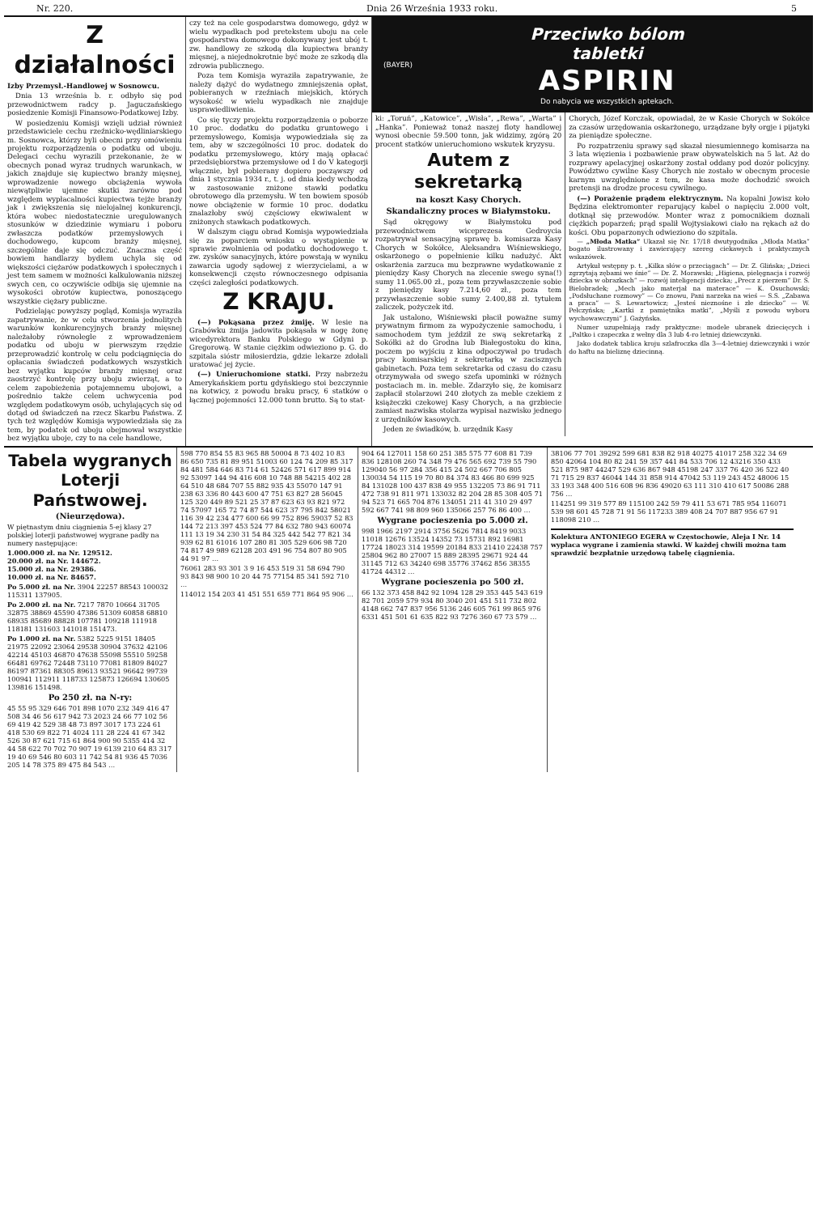Nr. 220. Dnia 26 Września 1933 roku. 5
Z działalności
Izby Przemysł.-Handlowej w Sosnowcu.
Dnia 13 września b. r. odbyło się pod przewodnictwem radcy p. Jaguczańskiego posiedzenie Komisji Finansowo-Podatkowej Izby.
W posiedzeniu Komisji wzięli udział również przedstawiciele cechu rzeźnicko-wędliniarskiego m. Sosnowca, którzy byli obecni przy omówieniu projektu rozporządzenia o podatku od uboju. Delegaci cechu wyrazili przekonanie, że w obecnych ponad wyraz trudnych warunkach, w jakich znajduje się kupiectwo branży mięsnej, wprowadzenie nowego obciążenia wywoła niewątpliwie ujemne skutki zarówno pod względem wypłacalności kupiectwa tejże branży jak i zwiększenia się nielojalnej konkurencji, która wobec niedostatecznie uregulowanych stosunków w dziedzinie wymiaru i poboru zwłaszcza podatków przemysłowych i dochodowego, kupcom branży mięsnej, szczególnie daje się odczuć. Znaczna część bowiem handlarzy bydłem uchyla się od większości ciężarów podatkowych i społecznych i jest tem samem w możności kalkulowania niższej swych cen, co oczywiście odbija się ujemnie na wysokości obrotów kupiectwa, ponoszącego wszystkie ciężary publiczne.
Podzielając powyższy pogląd, Komisja wyraziła zapatrywanie, że w celu stworzenia jednolitych warunków konkurencyjnych branży mięsnej należałoby równolegle z wprowadzeniem podatku od uboju w pierwszym rzędzie przeprowadzić kontrolę w celu podciągnięcia do opłacania świadczeń podatkowych wszystkich bez wyjątku kupców branży mięsnej oraz zaostrzyć kontrolę przy uboju zwierząt, a to celem zapobieżenia potajemnemu ubojowi, a pośrednio także celem uchwycenia pod względem podatkowym osób, uchylających się od dotąd od świadczeń na rzecz Skarbu Państwa. Z tych też względów Komisja wypowiedziała się za tem, by podatek od uboju obejmował wszystkie bez wyjątku uboje, czy to na cele handlowe,
czy też na cele gospodarstwa domowego, gdyż w wielu wypadkach pod pretekstem uboju na cele gospodarstwa domowego dokonywany jest ubój t. zw. handlowy ze szkodą dla kupiectwa branży mięsnej, a niejednokrotnie być może ze szkodą dla zdrowia publicznego.
Poza tem Komisja wyraziła zapatrywanie, że należy dążyć do wydatnego zmniejszenia opłat, pobieranych w rzeźniach miejskich, których wysokość w wielu wypadkach nie znajduje usprawiedliwienia.
Co się tyczy projektu rozporządzenia o poborze 10 proc. dodatku do podatku gruntowego i przemysłowego, Komisja wypowiedziała się za tem, aby w szczególności 10 proc. dodatek do podatku przemysłowego, który mają opłacać przedsiębiorstwa przemysłowe od I do V kategorji włącznie, był pobierany dopiero począwszy od dnia 1 stycznia 1934 r., t. j. od dnia kiedy wchodzą w zastosowanie zniżone stawki podatku obrotowego dla przemysłu. W ten bowiem sposób nowe obciążenie w formie 10 proc. dodatku znalazłoby swój częściowy ekwiwalent w zniżonych stawkach podatkowych.
W dalszym ciągu obrad Komisja wypowiedziała się za poparciem wniosku o wystąpienie w sprawie zwolnienia od podatku dochodowego t. zw. zysków sanacyjnych, które powstają w wyniku zawarcia ugody sądowej z wierzycielami, a w konsekwencji często równoczesnego odpisania części zaległości podatkowych.
Z KRAJU.
(—) Pokąsana przez żmiję. W lesie na Grabówku żmija jadowita pokąsała w nogę żonę wicedyrektora Banku Polskiego w Gdyni p. Gregorową. W stanie ciężkim odwieziono p. G. do szpitala sióstr miłosierdzia, gdzie lekarze zdołali uratować jej życie.
(—) Unieruchomione statki. Przy nabrzeżu Amerykańskiem portu gdyńskiego stoi bezczynnie na kotwicy, z powodu braku pracy, 6 statków o łącznej pojemności 12.000 tonn brutto. Są to stat-
(BAYER) Przeciwko bólom
tabletki
ASPIRIN
Do nabycia we wszystkich aptekach.
ki: „Toruń”, „Katowice”, „Wisła”, „Rewa”, „Warta” i „Hanka”. Ponieważ tonaż naszej floty handlowej wynosi obecnie 59.500 tonn, jak widzimy, zgórą 20 procent statków unieruchomiono wskutek kryzysu.
Autem z sekretarką
na koszt Kasy Chorych.
Skandaliczny proces w Białymstoku.
Sąd okręgowy w Białymstoku pod przewodnictwem wiceprezesa Gedroycia rozpatrywał sensacyjną sprawę b. komisarza Kasy Chorych w Sokółce, Aleksandra Wiśniewskiego, oskarżonego o popełnienie kilku nadużyć. Akt oskarżenia zarzuca mu bezprawne wydatkowanie z pieniędzy Kasy Chorych na zlecenie swego syna(!) sumy 11.065.00 zł., poza tem przywłaszczenie sobie z pieniędzy kasy 7.214,60 zł., poza tem przywłaszczenie sobie sumy 2.400,88 zł. tytułem zaliczek, pożyczek itd.
Jak ustalono, Wiśniewski płacił poważne sumy prywatnym firmom za wypożyczenie samochodu, i samochodem tym jeździł ze swą sekretarką z Sokółki aż do Grodna lub Białegostoku do kina, poczem po wyjściu z kina odpoczywał po trudach pracy komisarskiej z sekretarką w zacisznych gabinetach. Poza tem sekretarka od czasu do czasu otrzymywała od swego szefa upominki w różnych postaciach m. in. meble. Zdarzyło się, że komisarz zapłacił stolarzowi 240 złotych za meble czekiem z książeczki czekowej Kasy Chorych, a na grzbiecie zamiast nazwiska stolarza wypisał nazwisko jednego z urzędników kasowych.
Jeden ze świadków, b. urzędnik Kasy
Chorych, Józef Korczak, opowiadał, że w Kasie Chorych w Sokółce za czasów urzędowania oskarżonego, urządzane były orgje i pijatyki za pieniądze społeczne.
Po rozpatrzeniu sprawy sąd skazał niesumiennego komisarza na 3 lata więzienia i pozbawienie praw obywatelskich na 5 lat. Aż do rozprawy apelacyjnej oskarżony został oddany pod dozór policyjny. Powództwo cywilne Kasy Chorych nie zostało w obecnym procesie karnym uwzględnione z tem, że kasa może dochodzić swoich pretensji na drodze procesu cywilnego.
(—) Porażenie prądem elektrycznym. Na kopalni Jowisz koło Będzina elektromonter reparujący kabel o napięciu 2.000 volt, dotknął się przewodów. Monter wraz z pomocnikiem doznali ciężkich poparzeń; prąd spalił Wojtysiakowi ciało na rękach aż do kości. Obu poparzonych odwieziono do szpitala.
— „Młoda Matka” Ukazał się Nr. 17/18 dwutygodnika „Młoda Matka” bogato ilustrowany i zawierający szereg ciekawych i praktycznych wskazówek.
Artykuł wstępny p. t. „Kilka słów o przeciągach” — Dr. Z. Glińska; „Dzieci zgrzytają zębami we śnie” — Dr. Z. Morawski; „Higiena, pielęgnacja i rozwój dziecka w obrazkach” — rozwój inteligencji dziecka; „Precz z pierzem” Dr. S. Bielobradek; „Mech jako materjał na materace” — K. Osuchowski; „Podsłuchane rozmowy” — Co znowu, Pani narzeka na wieś — S.S. „Zabawa a praca” — S. Lewartowicz; „Jesteś nieznośne i złe dziecko” — W. Pełczyńska; „Kartki z pamiętnika matki”, „Myśli z powodu wyboru wychowawczyni” J. Gażyńska.
Numer uzupełniają rady praktyczne: modele ubranek dziecięcych i „Paltko i czapeczka z wełny dla 3 lub 4-ro letniej dziewczynki.
Jako dodatek tablica kroju szlafroczka dla 3—4-letniej dziewczynki i wzór do haftu na bieliznę dziecinną.
Tabela wygranych Loterji Państwowej.
(Nieurzędowa).
W piętnastym dniu ciągnienia 5-ej klasy 27 polskiej loterji państwowej wygrane padły na numery następujące:
1.000.000 zł. na Nr. 129512.
20.000 zł. na Nr. 144672.
15.000 zł. na Nr. 29386.
10.000 zł. na Nr. 84657.
Po 5.000 zł. na Nr. 3904 22257 88543 100032 115311 137905.
Po 2.000 zł. na Nr. 7217 7870 10664 31705 32875 38869 45590 47386 51309 60858 68810 68935 85689 88828 107781 109218 111918 118181 131603 141018 151473.
Po 1.000 zł. na Nr. 5382 5225 9151 18405 21975 22092 23064 29538 30904 37632 42106 42214 45103 46870 47638 55098 55510 59258 66481 69762 72448 73110 77081 81809 84027 86197 87361 88305 89613 93521 96642 99739 100941 112911 118733 125873 126694 130605 139816 151498.
Po 250 zł. na N-ry:
45 55 95 329 646 701 898 1070 232 349 416 47 508 34 46 56 617 942 73 2023 24 66 77 102 56 69 419 42 529 38 48 73 897 3017 173 224 61 418 530 69 822 71 4024 111 28 224 41 67 342 526 30 87 621 715 61 864 900 90 5355 414 32 44 58 622 70 702 70 907 19 6139 210 64 83 317 19 40 69 546 80 603 11 742 54 81 936 45 7036 205 14 78 375 89 475 84 543 …
598 770 854 55 83 965 88 50004 8 73 402 10 83 86 650 735 81 89 951 51003 60 124 74 209 85 317 84 481 584 646 83 714 61 52426 571 617 899 914 92 53097 144 94 416 608 10 748 88 54215 402 28 64 510 48 684 707 55 882 935 43 55070 147 91 238 63 336 80 443 600 47 751 63 827 28 56045 125 320 449 89 521 25 37 87 623 63 93 821 972 74 57097 165 72 74 87 544 623 37 795 842 58021 116 39 42 234 477 600 66 99 752 896 59037 52 83 144 72 213 397 453 524 77 84 632 780 943 60074 111 13 19 34 230 31 54 84 325 442 542 77 821 34 939 62 81 61016 107 280 81 305 529 606 98 720 74 817 49 989 62128 203 491 96 754 807 80 905 44 91 97 …
76061 283 93 301 3 9 16 453 519 31 58 694 790 93 843 98 900 10 20 44 75 77154 85 341 592 710 …
114012 154 203 41 451 551 659 771 864 95 906 …
904 64 127011 158 60 251 385 575 77 608 81 739 836 128108 260 74 348 79 476 565 692 739 55 790 129040 56 97 284 356 415 24 502 667 706 805 130034 54 115 19 70 80 84 374 83 466 80 699 925 84 131028 100 437 838 49 955 132205 73 86 91 711 472 738 91 811 971 133032 82 204 28 85 308 405 71 94 523 71 665 704 876 134051 211 41 310 29 497 592 667 741 98 809 960 135066 257 76 86 400 …
Wygrane pocieszenia po 5.000 zł.
998 1966 2197 2914 3756 5626 7814 8419 9033 11018 12676 13524 14352 73 15731 892 16981 17724 18023 314 19599 20184 833 21410 22438 757 25804 962 80 27007 15 889 28395 29671 924 44 31145 712 63 34240 698 35776 37462 856 38355 41724 44312 …
Wygrane pocieszenia po 500 zł.
66 132 373 458 842 92 1094 128 29 353 445 543 619 82 701 2059 579 934 80 3040 201 451 511 732 802 4148 662 747 837 956 5136 246 605 761 99 865 976 6331 451 501 61 635 822 93 7276 360 67 73 579 …
38106 77 701 39292 599 681 838 82 918 40275 41017 258 322 34 69 850 42064 104 80 82 241 59 357 441 84 533 706 12 43216 350 433 521 875 987 44247 529 636 867 948 45198 247 337 76 420 36 522 40 71 715 29 837 46044 144 31 858 914 47042 53 119 243 452 48006 15 33 193 348 400 516 608 96 836 49020 63 111 310 410 617 50086 288 756 …
114251 99 319 577 89 115100 242 59 79 411 53 671 785 954 116071 539 98 601 45 728 71 91 56 117233 389 408 24 707 887 956 67 91 118098 210 …
Kolektura ANTONIEGO EGERA w Częstochowie, Aleja I Nr. 14 wypłaca wygrane i zamienia stawki. W każdej chwili można tam sprawdzić bezpłatnie urzędową tabelę ciągnienia.